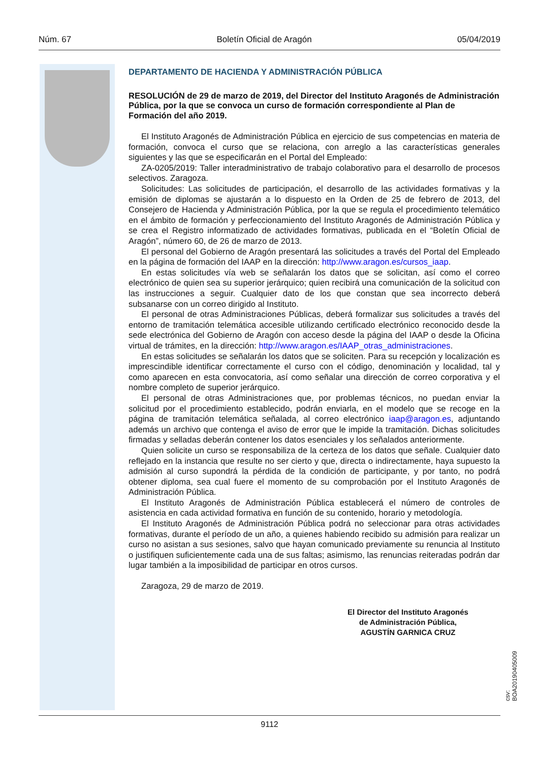Núm. 67 Boletín Oficial de Aragón 05/04/2019
DEPARTAMENTO DE HACIENDA Y ADMINISTRACIÓN PÚBLICA
RESOLUCIÓN de 29 de marzo de 2019, del Director del Instituto Aragonés de Administración Pública, por la que se convoca un curso de formación correspondiente al Plan de Formación del año 2019.
El Instituto Aragonés de Administración Pública en ejercicio de sus competencias en materia de formación, convoca el curso que se relaciona, con arreglo a las características generales siguientes y las que se especificarán en el Portal del Empleado:
ZA-0205/2019: Taller interadministrativo de trabajo colaborativo para el desarrollo de procesos selectivos. Zaragoza.
Solicitudes: Las solicitudes de participación, el desarrollo de las actividades formativas y la emisión de diplomas se ajustarán a lo dispuesto en la Orden de 25 de febrero de 2013, del Consejero de Hacienda y Administración Pública, por la que se regula el procedimiento telemático en el ámbito de formación y perfeccionamiento del Instituto Aragonés de Administración Pública y se crea el Registro informatizado de actividades formativas, publicada en el “Boletín Oficial de Aragón”, número 60, de 26 de marzo de 2013.
El personal del Gobierno de Aragón presentará las solicitudes a través del Portal del Empleado en la página de formación del IAAP en la dirección: http://www.aragon.es/cursos_iaap.
En estas solicitudes vía web se señalarán los datos que se solicitan, así como el correo electrónico de quien sea su superior jerárquico; quien recibirá una comunicación de la solicitud con las instrucciones a seguir. Cualquier dato de los que constan que sea incorrecto deberá subsanarse con un correo dirigido al Instituto.
El personal de otras Administraciones Públicas, deberá formalizar sus solicitudes a través del entorno de tramitación telemática accesible utilizando certificado electrónico reconocido desde la sede electrónica del Gobierno de Aragón con acceso desde la página del IAAP o desde la Oficina virtual de trámites, en la dirección: http://www.aragon.es/IAAP_otras_administraciones.
En estas solicitudes se señalarán los datos que se soliciten. Para su recepción y localización es imprescindible identificar correctamente el curso con el código, denominación y localidad, tal y como aparecen en esta convocatoria, así como señalar una dirección de correo corporativa y el nombre completo de superior jerárquico.
El personal de otras Administraciones que, por problemas técnicos, no puedan enviar la solicitud por el procedimiento establecido, podrán enviarla, en el modelo que se recoge en la página de tramitación telemática señalada, al correo electrónico iaap@aragon.es, adjuntando además un archivo que contenga el aviso de error que le impide la tramitación. Dichas solicitudes firmadas y selladas deberán contener los datos esenciales y los señalados anteriormente.
Quien solicite un curso se responsabiliza de la certeza de los datos que señale. Cualquier dato reflejado en la instancia que resulte no ser cierto y que, directa o indirectamente, haya supuesto la admisión al curso supondrá la pérdida de la condición de participante, y por tanto, no podrá obtener diploma, sea cual fuere el momento de su comprobación por el Instituto Aragonés de Administración Pública.
El Instituto Aragonés de Administración Pública establecerá el número de controles de asistencia en cada actividad formativa en función de su contenido, horario y metodología.
El Instituto Aragonés de Administración Pública podrá no seleccionar para otras actividades formativas, durante el período de un año, a quienes habiendo recibido su admisión para realizar un curso no asistan a sus sesiones, salvo que hayan comunicado previamente su renuncia al Instituto o justifiquen suficientemente cada una de sus faltas; asimismo, las renuncias reiteradas podrán dar lugar también a la imposibilidad de participar en otros cursos.
Zaragoza, 29 de marzo de 2019.
El Director del Instituto Aragonés
de Administración Pública,
AGUSTÍN GARNICA CRUZ
csv: BOA20190405009
9112